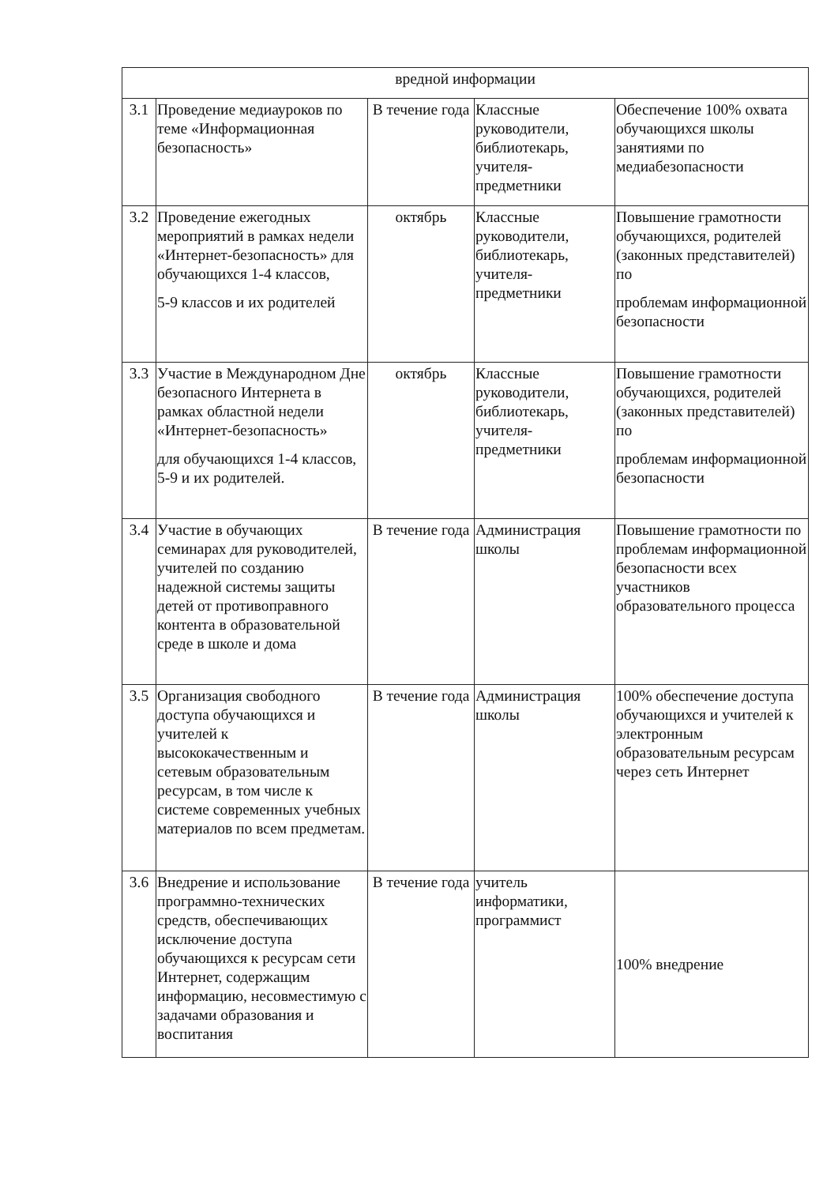| вредной информации | | | | |
| 3.1 | Проведение медиауроков по теме «Информационная безопасность» | В течение года | Классные руководители, библиотекарь, учителя-предметники | Обеспечение 100% охвата обучающихся школы занятиями по медиабезопасности |
| 3.2 | Проведение ежегодных мероприятий в рамках недели «Интернет-безопасность» для обучающихся 1-4 классов, 5-9 классов и их родителей | октябрь | Классные руководители, библиотекарь, учителя-предметники | Повышение грамотности обучающихся, родителей (законных представителей) по проблемам информационной безопасности |
| 3.3 | Участие в Международном Дне безопасного Интернета в рамках областной недели «Интернет-безопасность» для обучающихся 1-4 классов, 5-9 и их родителей. | октябрь | Классные руководители, библиотекарь, учителя-предметники | Повышение грамотности обучающихся, родителей (законных представителей) по проблемам информационной безопасности |
| 3.4 | Участие в обучающих семинарах для руководителей, учителей по созданию надежной системы защиты детей от противоправного контента в образовательной среде в школе и дома | В течение года | Администрация школы | Повышение грамотности по проблемам информационной безопасности всех участников образовательного процесса |
| 3.5 | Организация свободного доступа обучающихся и учителей к высококачественным и сетевым образовательным ресурсам, в том числе к системе современных учебных материалов по всем предметам. | В течение года | Администрация школы | 100% обеспечение доступа обучающихся и учителей к электронным образовательным ресурсам через сеть Интернет |
| 3.6 | Внедрение и использование программно-технических средств, обеспечивающих исключение доступа обучающихся к ресурсам сети Интернет, содержащим информацию, несовместимую с задачами образования и воспитания | В течение года | учитель информатики, программист | 100% внедрение |